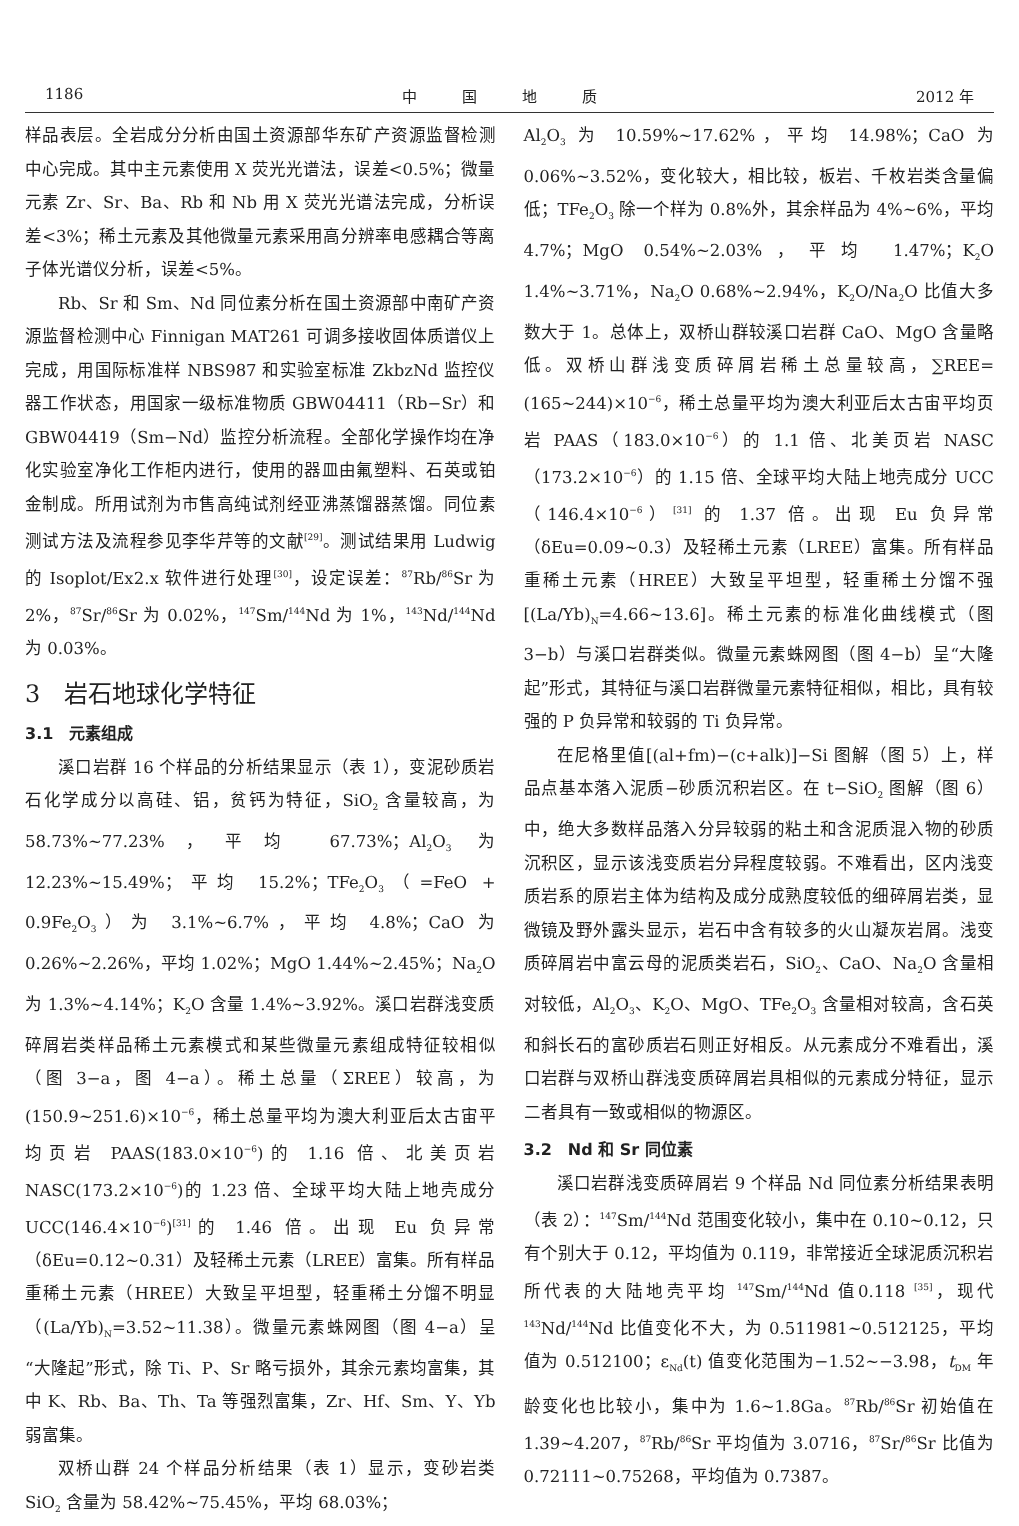1186 中　　　国　　　地　　　质 2012 年
样品表层。全岩成分分析由国土资源部华东矿产资源监督检测中心完成。其中主元素使用 X 荧光光谱法，误差<0.5%；微量元素 Zr、Sr、Ba、Rb 和 Nb 用 X 荧光光谱法完成，分析误差<3%；稀土元素及其他微量元素采用高分辨率电感耦合等离子体光谱仪分析，误差<5%。
Rb、Sr 和 Sm、Nd 同位素分析在国土资源部中南矿产资源监督检测中心 Finnigan MAT261 可调多接收固体质谱仪上完成，用国际标准样 NBS987 和实验室标准 ZkbzNd 监控仪器工作状态，用国家一级标准物质 GBW04411（Rb−Sr）和 GBW04419（Sm−Nd）监控分析流程。全部化学操作均在净化实验室净化工作柜内进行，使用的器皿由氟塑料、石英或铂金制成。所用试剂为市售高纯试剂经亚沸蒸馏器蒸馏。同位素测试方法及流程参见李华芹等的文献<sup>[29]</sup>。测试结果用 Ludwig 的 Isoplot/Ex2.x 软件进行处理<sup>[30]</sup>，设定误差：<sup>87</sup>Rb/<sup>86</sup>Sr 为 2%，<sup>87</sup>Sr/<sup>86</sup>Sr 为 0.02%，<sup>147</sup>Sm/<sup>144</sup>Nd 为 1%，<sup>143</sup>Nd/<sup>144</sup>Nd 为 0.03%。
3　岩石地球化学特征
3.1　元素组成
溪口岩群 16 个样品的分析结果显示（表 1），变泥砂质岩石化学成分以高硅、铝，贫钙为特征，SiO<sub>2</sub> 含量较高，为 58.73%~77.23%，平均 67.73%；Al<sub>2</sub>O<sub>3</sub> 为 12.23%~15.49%；平均 15.2%；TFe<sub>2</sub>O<sub>3</sub>（=FeO + 0.9Fe<sub>2</sub>O<sub>3</sub>）为 3.1%~6.7%，平均 4.8%；CaO 为 0.26%~2.26%，平均 1.02%；MgO 1.44%~2.45%；Na<sub>2</sub>O 为 1.3%~4.14%；K<sub>2</sub>O 含量 1.4%~3.92%。溪口岩群浅变质碎屑岩类样品稀土元素模式和某些微量元素组成特征较相似（图 3−a，图 4−a）。稀土总量（ΣREE）较高，为(150.9~251.6)×10<sup>−6</sup>，稀土总量平均为澳大利亚后太古宙平均页岩 PAAS(183.0×10<sup>−6</sup>)的 1.16 倍、北美页岩 NASC(173.2×10<sup>−6</sup>)的 1.23 倍、全球平均大陆上地壳成分 UCC(146.4×10<sup>−6</sup>)<sup>[31]</sup>的 1.46 倍。出现 Eu 负异常（δEu=0.12~0.31）及轻稀土元素（LREE）富集。所有样品重稀土元素（HREE）大致呈平坦型，轻重稀土分馏不明显（(La/Yb)<sub>N</sub>=3.52~11.38）。微量元素蛛网图（图 4−a）呈“大隆起”形式，除 Ti、P、Sr 略亏损外，其余元素均富集，其中 K、Rb、Ba、Th、Ta 等强烈富集，Zr、Hf、Sm、Y、Yb 弱富集。
双桥山群 24 个样品分析结果（表 1）显示，变砂岩类 SiO<sub>2</sub> 含量为 58.42%~75.45%，平均 68.03%；
Al<sub>2</sub>O<sub>3</sub> 为 10.59%~17.62%，平均 14.98%；CaO 为 0.06%~3.52%，变化较大，相比较，板岩、千枚岩类含量偏低；TFe<sub>2</sub>O<sub>3</sub> 除一个样为 0.8%外，其余样品为 4%~6%，平均 4.7%；MgO 0.54%~2.03%，平均 1.47%；K<sub>2</sub>O 1.4%~3.71%，Na<sub>2</sub>O 0.68%~2.94%，K<sub>2</sub>O/Na<sub>2</sub>O 比值大多数大于 1。总体上，双桥山群较溪口岩群 CaO、MgO 含量略低。双桥山群浅变质碎屑岩稀土总量较高，∑REE=(165~244)×10<sup>−6</sup>，稀土总量平均为澳大利亚后太古宙平均页岩 PAAS（183.0×10<sup>−6</sup>）的 1.1 倍、北美页岩 NASC（173.2×10<sup>−6</sup>）的 1.15 倍、全球平均大陆上地壳成分 UCC（146.4×10<sup>−6</sup>）<sup>[31]</sup> 的 1.37 倍。出现 Eu 负异常（δEu=0.09~0.3）及轻稀土元素（LREE）富集。所有样品重稀土元素（HREE）大致呈平坦型，轻重稀土分馏不强[(La/Yb)<sub>N</sub>=4.66~13.6]。稀土元素的标准化曲线模式（图 3−b）与溪口岩群类似。微量元素蛛网图（图 4−b）呈“大隆起”形式，其特征与溪口岩群微量元素特征相似，相比，具有较强的 P 负异常和较弱的 Ti 负异常。
在尼格里值[(al+fm)−(c+alk)]−Si 图解（图 5）上，样品点基本落入泥质−砂质沉积岩区。在 t−SiO<sub>2</sub> 图解（图 6）中，绝大多数样品落入分异较弱的粘土和含泥质混入物的砂质沉积区，显示该浅变质岩分异程度较弱。不难看出，区内浅变质岩系的原岩主体为结构及成分成熟度较低的细碎屑岩类，显微镜及野外露头显示，岩石中含有较多的火山凝灰岩屑。浅变质碎屑岩中富云母的泥质类岩石，SiO<sub>2</sub>、CaO、Na<sub>2</sub>O 含量相对较低，Al<sub>2</sub>O<sub>3</sub>、K<sub>2</sub>O、MgO、TFe<sub>2</sub>O<sub>3</sub> 含量相对较高，含石英和斜长石的富砂质岩石则正好相反。从元素成分不难看出，溪口岩群与双桥山群浅变质碎屑岩具相似的元素成分特征，显示二者具有一致或相似的物源区。
3.2　Nd 和 Sr 同位素
溪口岩群浅变质碎屑岩 9 个样品 Nd 同位素分析结果表明（表 2）：<sup>147</sup>Sm/<sup>144</sup>Nd 范围变化较小，集中在 0.10~0.12，只有个别大于 0.12，平均值为 0.119，非常接近全球泥质沉积岩所代表的大陆地壳平均 <sup>147</sup>Sm/<sup>144</sup>Nd 值0.118 <sup>[35]</sup>，现代 <sup>143</sup>Nd/<sup>144</sup>Nd 比值变化不大，为 0.511981~0.512125，平均值为 0.512100；ε<sub>Nd</sub>(t) 值变化范围为−1.52~−3.98，t<sub>DM</sub> 年龄变化也比较小，集中为 1.6~1.8Ga。<sup>87</sup>Rb/<sup>86</sup>Sr 初始值在 1.39~4.207，<sup>87</sup>Rb/<sup>86</sup>Sr 平均值为 3.0716，<sup>87</sup>Sr/<sup>86</sup>Sr 比值为 0.72111~0.75268，平均值为 0.7387。